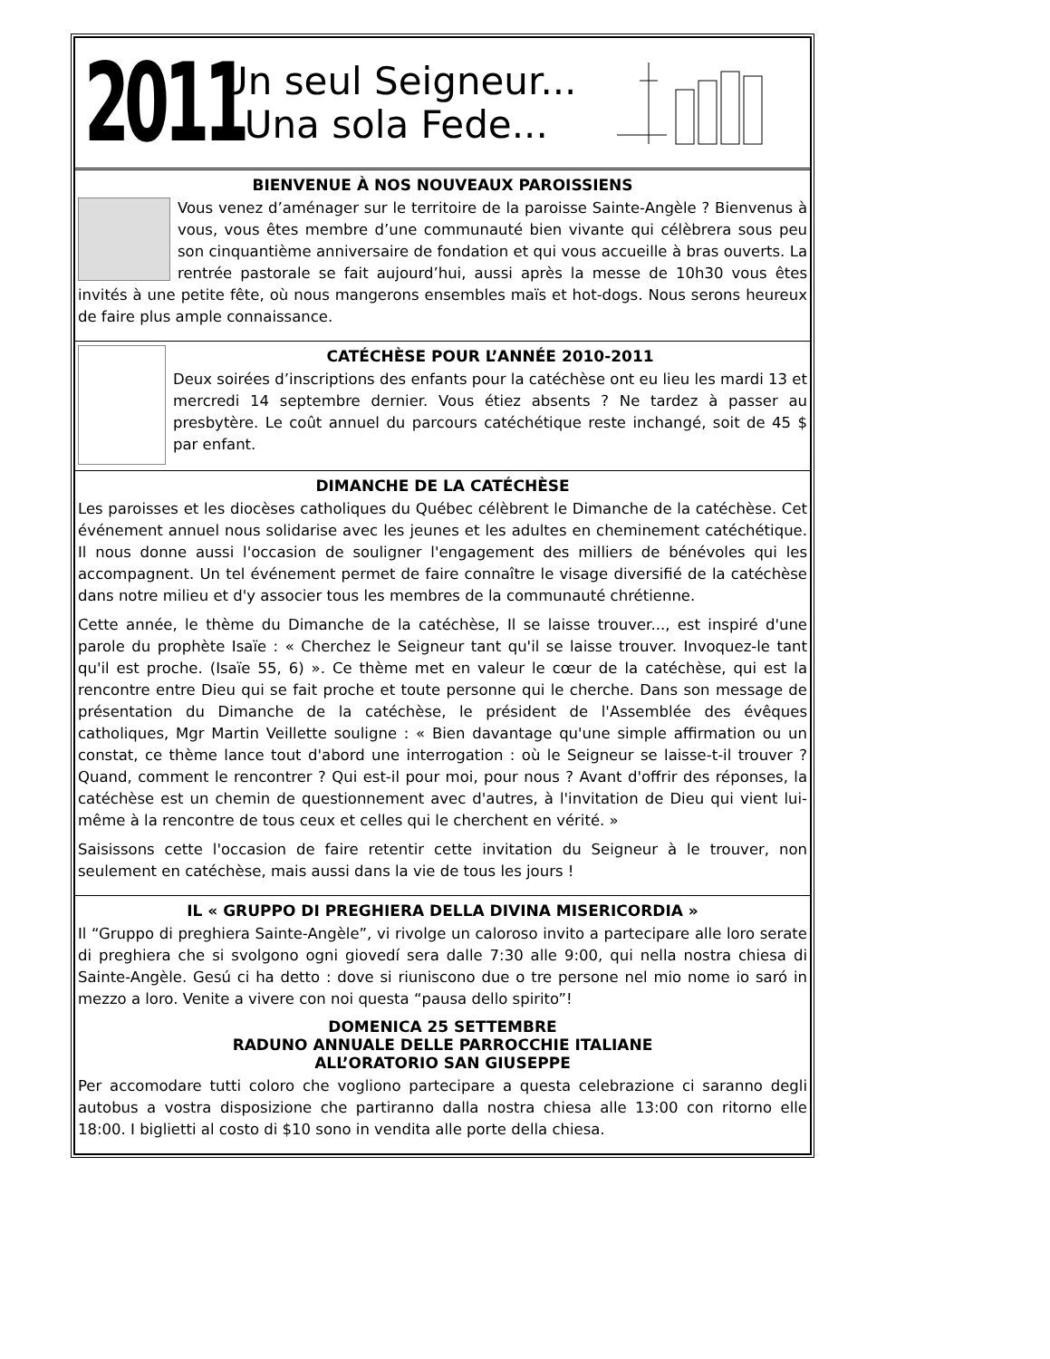2011
Un seul Seigneur...
Una sola Fede...
BIENVENUE À NOS NOUVEAUX PAROISSIENS
Vous venez d’aménager sur le territoire de la paroisse Sainte-Angèle ? Bienvenus à vous, vous êtes membre d’une communauté bien vivante qui célèbrera sous peu son cinquantième anniversaire de fondation et qui vous accueille à bras ouverts. La rentrée pastorale se fait aujourd’hui, aussi après la messe de 10h30 vous êtes invités à une petite fête, où nous mangerons ensembles maïs et hot-dogs. Nous serons heureux de faire plus ample connaissance.
CATÉCHÈSE POUR L’ANNÉE 2010-2011
Deux soirées d’inscriptions des enfants pour la catéchèse ont eu lieu les mardi 13 et mercredi 14 septembre dernier. Vous étiez absents ? Ne tardez à passer au presbytère. Le coût annuel du parcours catéchétique reste inchangé, soit de 45 $ par enfant.
DIMANCHE DE LA CATÉCHÈSE
Les paroisses et les diocèses catholiques du Québec célèbrent le Dimanche de la catéchèse. Cet événement annuel nous solidarise avec les jeunes et les adultes en cheminement catéchétique. Il nous donne aussi l'occasion de souligner l'engagement des milliers de bénévoles qui les accompagnent. Un tel événement permet de faire connaître le visage diversifié de la catéchèse dans notre milieu et d'y associer tous les membres de la communauté chrétienne.
Cette année, le thème du Dimanche de la catéchèse, Il se laisse trouver..., est inspiré d'une parole du prophète Isaïe : « Cherchez le Seigneur tant qu'il se laisse trouver. Invoquez-le tant qu'il est proche. (Isaïe 55, 6) ». Ce thème met en valeur le cœur de la catéchèse, qui est la rencontre entre Dieu qui se fait proche et toute personne qui le cherche. Dans son message de présentation du Dimanche de la catéchèse, le président de l'Assemblée des évêques catholiques, Mgr Martin Veillette souligne : « Bien davantage qu'une simple affirmation ou un constat, ce thème lance tout d'abord une interrogation : où le Seigneur se laisse-t-il trouver ? Quand, comment le rencontrer ? Qui est-il pour moi, pour nous ? Avant d'offrir des réponses, la catéchèse est un chemin de questionnement avec d'autres, à l'invitation de Dieu qui vient lui-même à la rencontre de tous ceux et celles qui le cherchent en vérité. »
Saisissons cette l'occasion de faire retentir cette invitation du Seigneur à le trouver, non seulement en catéchèse, mais aussi dans la vie de tous les jours !
IL « GRUPPO DI PREGHIERA DELLA DIVINA MISERICORDIA »
Il “Gruppo di preghiera Sainte-Angèle”, vi rivolge un caloroso invito a partecipare alle loro serate di preghiera che si svolgono ogni giovedí sera dalle 7:30 alle 9:00, qui nella nostra chiesa di Sainte-Angèle. Gesú ci ha detto : dove si riuniscono due o tre persone nel mio nome io saró in mezzo a loro. Venite a vivere con noi questa “pausa dello spirito”!
DOMENICA 25 SETTEMBRE
RADUNO ANNUALE DELLE PARROCCHIE ITALIANE
ALL’ORATORIO SAN GIUSEPPE
Per accomodare tutti coloro che vogliono partecipare a questa celebrazione ci saranno degli autobus a vostra disposizione che partiranno dalla nostra chiesa alle 13:00 con ritorno elle 18:00. I biglietti al costo di $10 sono in vendita alle porte della chiesa.